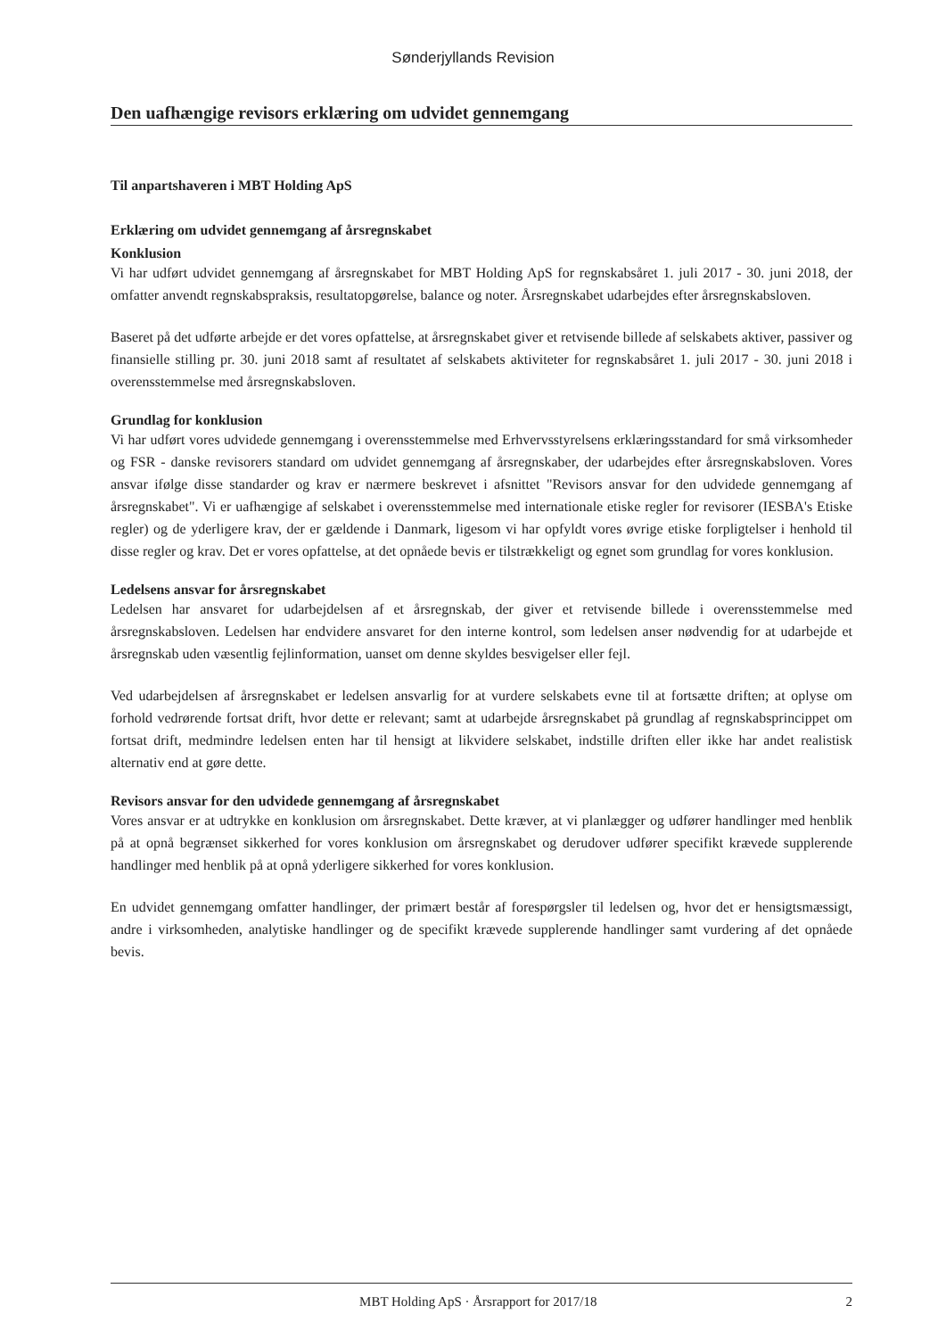Sønderjyllands Revision
Den uafhængige revisors erklæring om udvidet gennemgang
Til anpartshaveren i MBT Holding ApS
Erklæring om udvidet gennemgang af årsregnskabet
Konklusion
Vi har udført udvidet gennemgang af årsregnskabet for MBT Holding ApS for regnskabsåret 1. juli 2017 - 30. juni 2018, der omfatter anvendt regnskabspraksis, resultatopgørelse, balance og noter. Årsregnskabet udarbejdes efter årsregnskabsloven.
Baseret på det udførte arbejde er det vores opfattelse, at årsregnskabet giver et retvisende billede af selskabets aktiver, passiver og finansielle stilling pr. 30. juni 2018 samt af resultatet af selskabets aktiviteter for regnskabsåret 1. juli 2017 - 30. juni 2018 i overensstemmelse med årsregnskabsloven.
Grundlag for konklusion
Vi har udført vores udvidede gennemgang i overensstemmelse med Erhvervsstyrelsens erklæringsstandard for små virksomheder og FSR - danske revisorers standard om udvidet gennemgang af årsregnskaber, der udarbejdes efter årsregnskabsloven. Vores ansvar ifølge disse standarder og krav er nærmere beskrevet i afsnittet "Revisors ansvar for den udvidede gennemgang af årsregnskabet". Vi er uafhængige af selskabet i overensstemmelse med internationale etiske regler for revisorer (IESBA's Etiske regler) og de yderligere krav, der er gældende i Danmark, ligesom vi har opfyldt vores øvrige etiske forpligtelser i henhold til disse regler og krav. Det er vores opfattelse, at det opnåede bevis er tilstrækkeligt og egnet som grundlag for vores konklusion.
Ledelsens ansvar for årsregnskabet
Ledelsen har ansvaret for udarbejdelsen af et årsregnskab, der giver et retvisende billede i overensstemmelse med årsregnskabsloven. Ledelsen har endvidere ansvaret for den interne kontrol, som ledelsen anser nødvendig for at udarbejde et årsregnskab uden væsentlig fejlinformation, uanset om denne skyldes besvigelser eller fejl.
Ved udarbejdelsen af årsregnskabet er ledelsen ansvarlig for at vurdere selskabets evne til at fortsætte driften; at oplyse om forhold vedrørende fortsat drift, hvor dette er relevant; samt at udarbejde årsregnskabet på grundlag af regnskabsprincippet om fortsat drift, medmindre ledelsen enten har til hensigt at likvidere selskabet, indstille driften eller ikke har andet realistisk alternativ end at gøre dette.
Revisors ansvar for den udvidede gennemgang af årsregnskabet
Vores ansvar er at udtrykke en konklusion om årsregnskabet. Dette kræver, at vi planlægger og udfører handlinger med henblik på at opnå begrænset sikkerhed for vores konklusion om årsregnskabet og derudover udfører specifikt krævede supplerende handlinger med henblik på at opnå yderligere sikkerhed for vores konklusion.
En udvidet gennemgang omfatter handlinger, der primært består af forespørgsler til ledelsen og, hvor det er hensigtsmæssigt, andre i virksomheden, analytiske handlinger og de specifikt krævede supplerende handlinger samt vurdering af det opnåede bevis.
MBT Holding ApS · Årsrapport for 2017/18 2